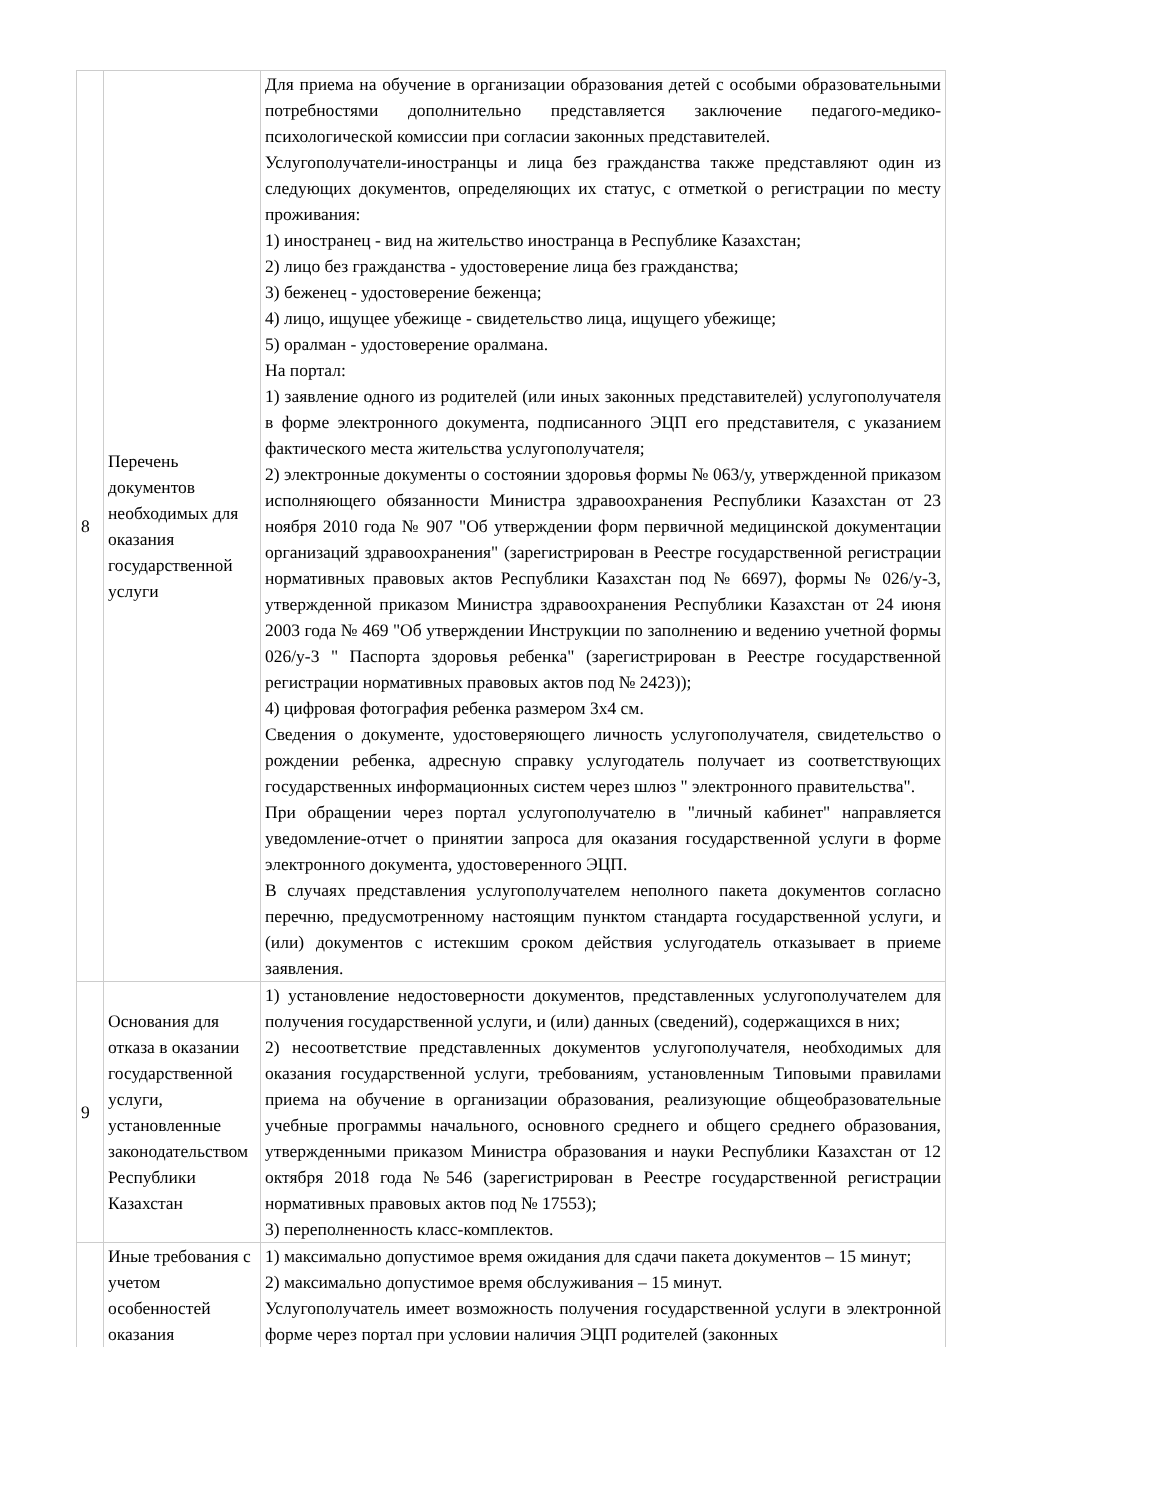| 8 | Перечень документов необходимых для оказания государственной услуги | Для приема на обучение в организации образования детей с особыми образовательными потребностями дополнительно представляется заключение педагого-медико-психологической комиссии при согласии законных представителей. Услугополучатели-иностранцы и лица без гражданства также представляют один из следующих документов, определяющих их статус, с отметкой о регистрации по месту проживания: 1) иностранец - вид на жительство иностранца в Республике Казахстан; 2) лицо без гражданства - удостоверение лица без гражданства; 3) беженец - удостоверение беженца; 4) лицо, ищущее убежище - свидетельство лица, ищущего убежище; 5) оралман - удостоверение оралмана. На портал: 1) заявление одного из родителей (или иных законных представителей) услугополучателя в форме электронного документа, подписанного ЭЦП его представителя, с указанием фактического места жительства услугополучателя; 2) электронные документы о состоянии здоровья формы № 063/у, утвержденной приказом исполняющего обязанности Министра здравоохранения Республики Казахстан от 23 ноября 2010 года № 907 "Об утверждении форм первичной медицинской документации организаций здравоохранения" (зарегистрирован в Реестре государственной регистрации нормативных правовых актов Республики Казахстан под № 6697), формы № 026/у-3, утвержденной приказом Министра здравоохранения Республики Казахстан от 24 июня 2003 года № 469 "Об утверждении Инструкции по заполнению и ведению учетной формы 026/у-3 " Паспорта здоровья ребенка" (зарегистрирован в Реестре государственной регистрации нормативных правовых актов под № 2423)); 4) цифровая фотография ребенка размером 3х4 см. Сведения о документе, удостоверяющего личность услугополучателя, свидетельство о рождении ребенка, адресную справку услугодатель получает из соответствующих государственных информационных систем через шлюз " электронного правительства". При обращении через портал услугополучателю в "личный кабинет" направляется уведомление-отчет о принятии запроса для оказания государственной услуги в форме электронного документа, удостоверенного ЭЦП. В случаях представления услугополучателем неполного пакета документов согласно перечню, предусмотренному настоящим пунктом стандарта государственной услуги, и (или) документов с истекшим сроком действия услугодатель отказывает в приеме заявления. |
| 9 | Основания для отказа в оказании государственной услуги, установленные законодательством Республики Казахстан | 1) установление недостоверности документов, представленных услугополучателем для получения государственной услуги, и (или) данных (сведений), содержащихся в них; 2) несоответствие представленных документов услугополучателя, необходимых для оказания государственной услуги, требованиям, установленным Типовыми правилами приема на обучение в организации образования, реализующие общеобразовательные учебные программы начального, основного среднего и общего среднего образования, утвержденными приказом Министра образования и науки Республики Казахстан от 12 октября 2018 года №546 (зарегистрирован в Реестре государственной регистрации нормативных правовых актов под № 17553); 3) переполненность класс-комплектов. |
| | Иные требования с учетом особенностей оказания | 1) максимально допустимое время ожидания для сдачи пакета документов – 15 минут; 2) максимально допустимое время обслуживания – 15 минут. Услугополучатель имеет возможность получения государственной услуги в электронной форме через портал при условии наличия ЭЦП родителей (законных |